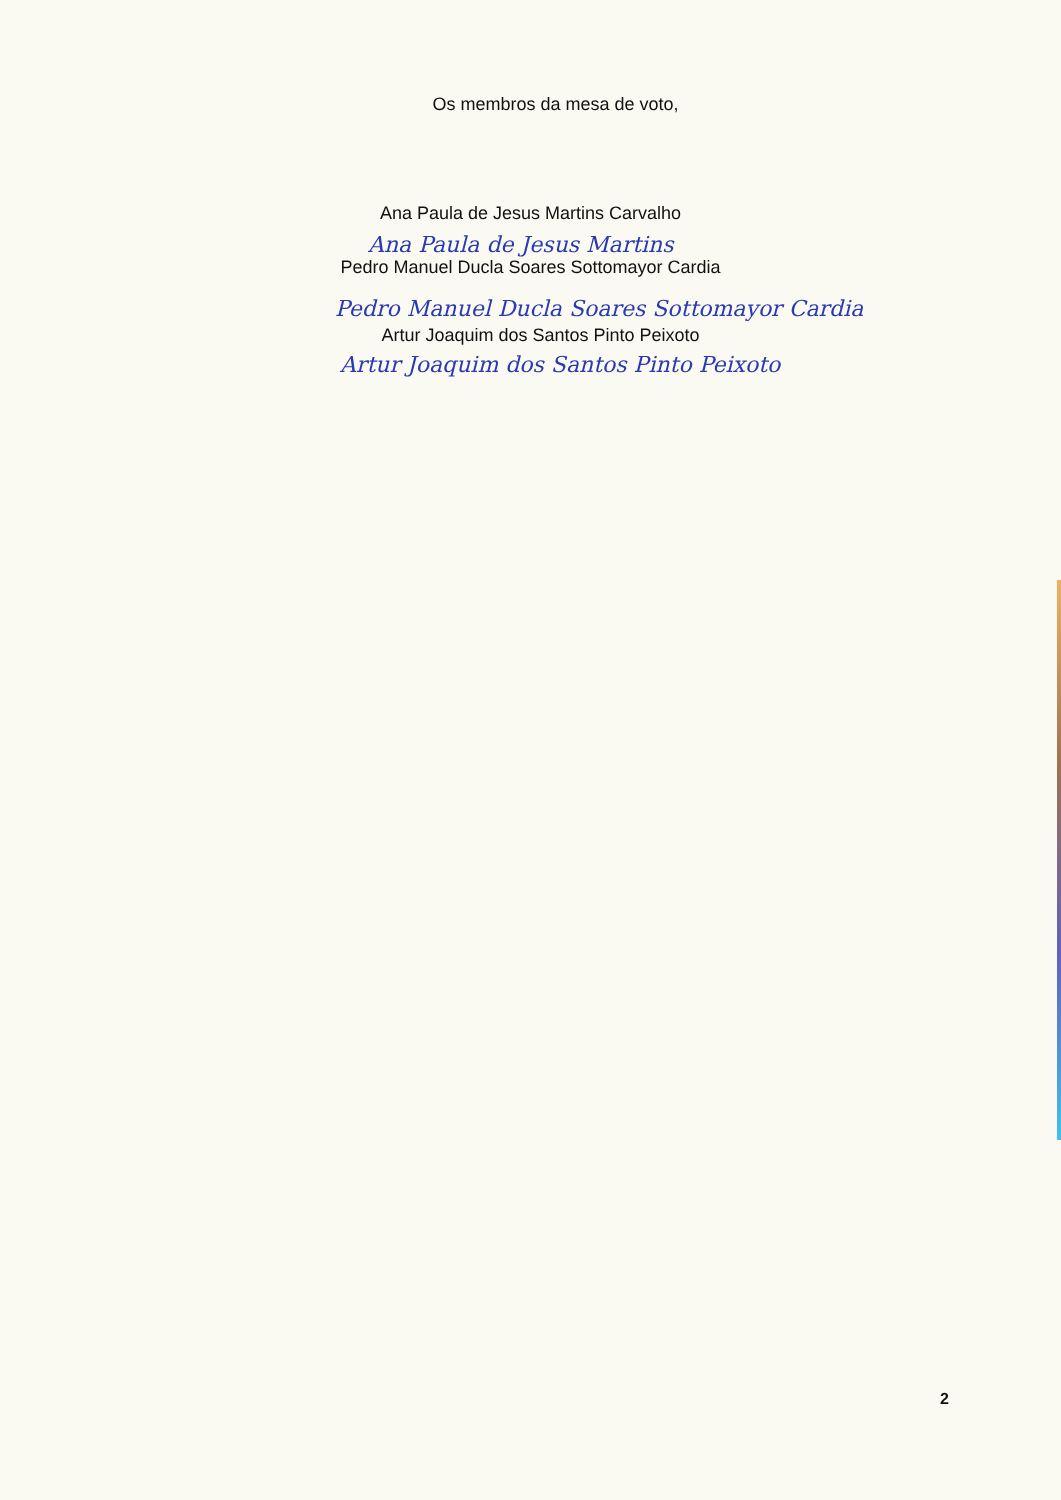Os membros da mesa de voto,
Ana Paula de Jesus Martins Carvalho
Ana Paula de Jesus Martins
Pedro Manuel Ducla Soares Sottomayor Cardia
Pedro Manuel Ducla Soares Sottomayor Cardia
Artur Joaquim dos Santos Pinto Peixoto
Artur Joaquim dos Santos Pinto Peixoto
2